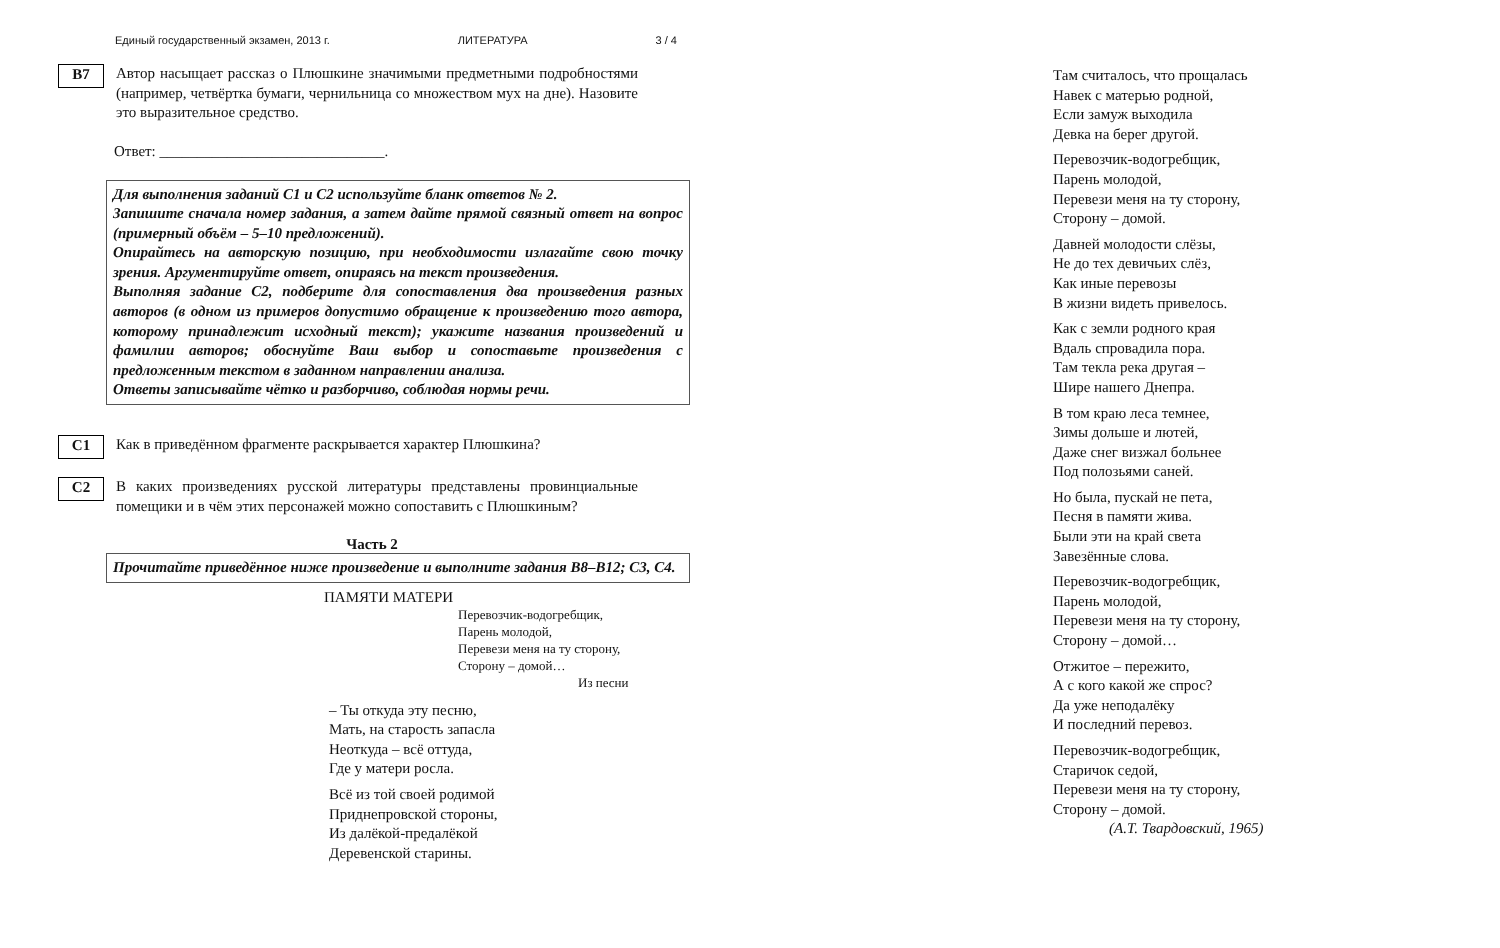Единый государственный экзамен, 2013 г. ЛИТЕРАТУРА 3 / 4
B7
Автор насыщает рассказ о Плюшкине значимыми предметными подробностями (например, четвёртка бумаги, чернильница со множеством мух на дне). Назовите это выразительное средство.
Ответ: ______________________________.
Для выполнения заданий С1 и С2 используйте бланк ответов № 2.
Запишите сначала номер задания, а затем дайте прямой связный ответ на вопрос (примерный объём – 5–10 предложений).
Опирайтесь на авторскую позицию, при необходимости излагайте свою точку зрения. Аргументируйте ответ, опираясь на текст произведения.
Выполняя задание С2, подберите для сопоставления два произведения разных авторов (в одном из примеров допустимо обращение к произведению того автора, которому принадлежит исходный текст); укажите названия произведений и фамилии авторов; обоснуйте Ваш выбор и сопоставьте произведения с предложенным текстом в заданном направлении анализа.
Ответы записывайте чётко и разборчиво, соблюдая нормы речи.
C1
Как в приведённом фрагменте раскрывается характер Плюшкина?
C2
В каких произведениях русской литературы представлены провинциальные помещики и в чём этих персонажей можно сопоставить с Плюшкиным?
Часть 2
Прочитайте приведённое ниже произведение и выполните задания В8–В12; С3, С4.
ПАМЯТИ МАТЕРИ
Перевозчик-водогребщик,
Парень молодой,
Перевези меня на ту сторону,
Сторону – домой…
Из песни
– Ты откуда эту песню,
Мать, на старость запасла
Неоткуда – всё оттуда,
Где у матери росла.
Всё из той своей родимой
Приднепровской стороны,
Из далёкой-предалёкой
Деревенской старины.
Там считалось, что прощалась
Навек с матерью родной,
Если замуж выходила
Девка на берег другой.
Перевозчик-водогребщик,
Парень молодой,
Перевези меня на ту сторону,
Сторону – домой.
Давней молодости слёзы,
Не до тех девичьих слёз,
Как иные перевозы
В жизни видеть привелось.
Как с земли родного края
Вдаль спровадила пора.
Там текла река другая –
Шире нашего Днепра.
В том краю леса темнее,
Зимы дольше и лютей,
Даже снег визжал больнее
Под полозьями саней.
Но была, пускай не пета,
Песня в памяти жива.
Были эти на край света
Завезённые слова.
Перевозчик-водогребщик,
Парень молодой,
Перевези меня на ту сторону,
Сторону – домой…
Отжитое – пережито,
А с кого какой же спрос?
Да уже неподалёку
И последний перевоз.
Перевозчик-водогребщик,
Старичок седой,
Перевези меня на ту сторону,
Сторону – домой.
(А.Т. Твардовский, 1965)